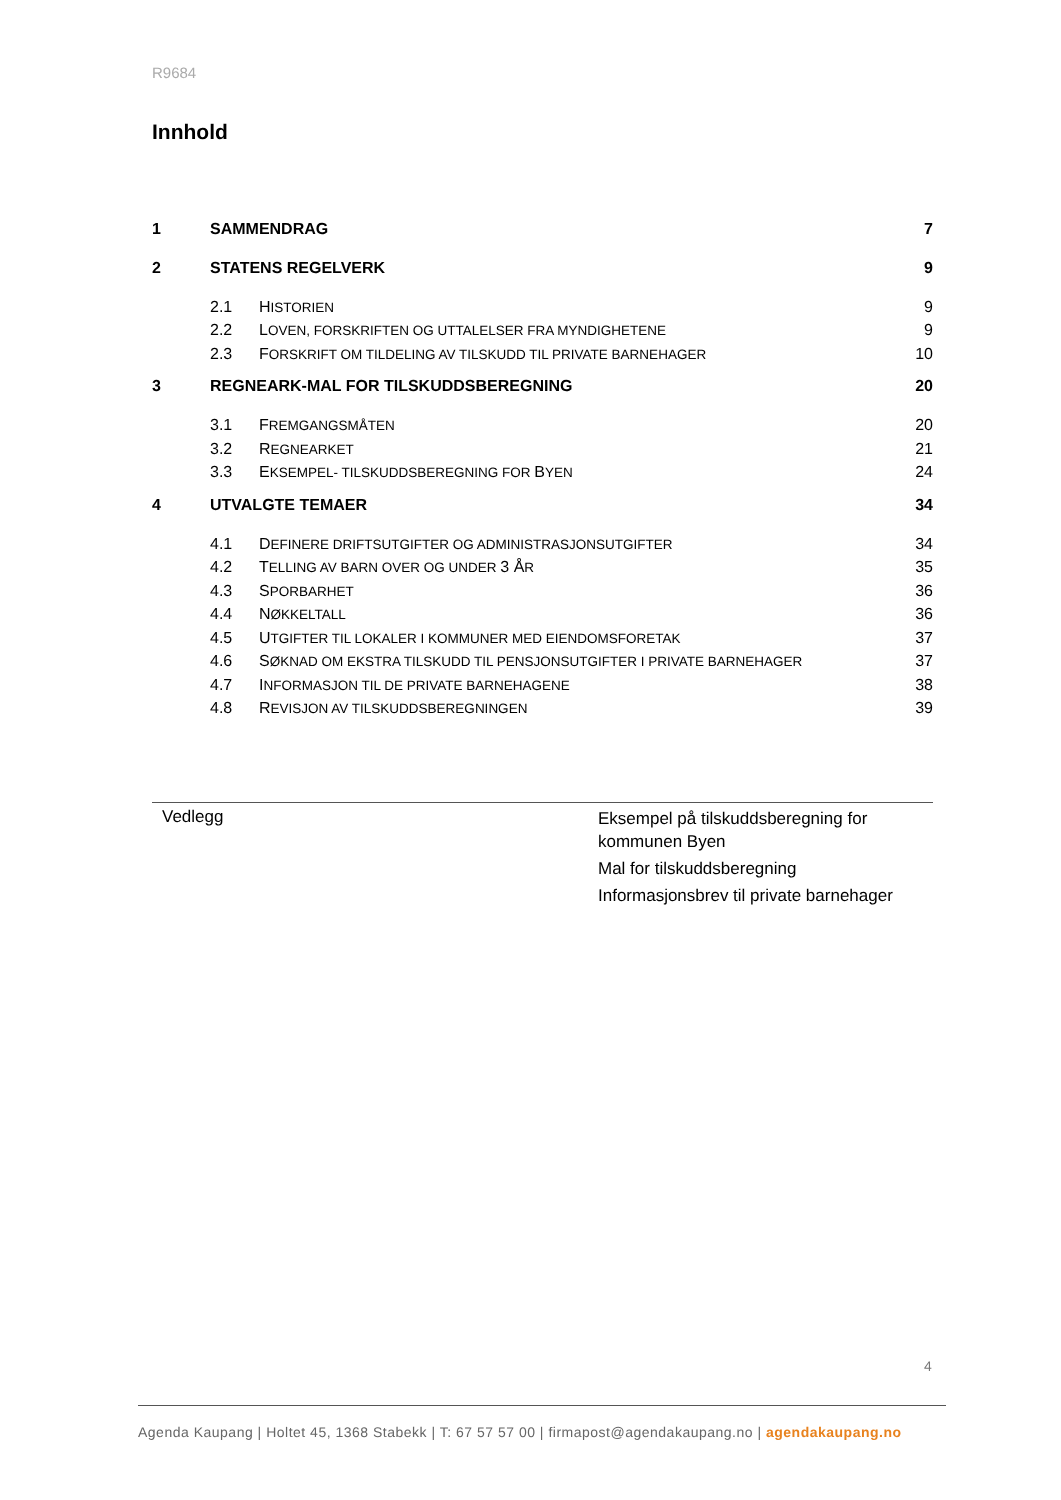R9684
Innhold
1 SAMMENDRAG 7
2 STATENS REGELVERK 9
2.1 HISTORIEN 9
2.2 LOVEN, FORSKRIFTEN OG UTTALELSER FRA MYNDIGHETENE 9
2.3 FORSKRIFT OM TILDELING AV TILSKUDD TIL PRIVATE BARNEHAGER 10
3 REGNEARK-MAL FOR TILSKUDDSBEREGNING 20
3.1 FREMGANGSMÅTEN 20
3.2 REGNEARKET 21
3.3 EKSEMPEL- TILSKUDDSBEREGNING FOR BYEN 24
4 UTVALGTE TEMAER 34
4.1 DEFINERE DRIFTSUTGIFTER OG ADMINISTRASJONSUTGIFTER 34
4.2 TELLING AV BARN OVER OG UNDER 3 ÅR 35
4.3 SPORBARHET 36
4.4 NØKKELTALL 36
4.5 UTGIFTER TIL LOKALER I KOMMUNER MED EIENDOMSFORETAK 37
4.6 SØKNAD OM EKSTRA TILSKUDD TIL PENSJONSUTGIFTER I PRIVATE BARNEHAGER 37
4.7 INFORMASJON TIL DE PRIVATE BARNEHAGENE 38
4.8 REVISJON AV TILSKUDDSBEREGNINGEN 39
Vedlegg
Eksempel på tilskuddsberegning for
kommunen Byen
Mal for tilskuddsberegning
Informasjonsbrev til private barnehager
4
Agenda Kaupang | Holtet 45, 1368 Stabekk | T: 67 57 57 00 | firmapost@agendakaupang.no | agendakaupang.no